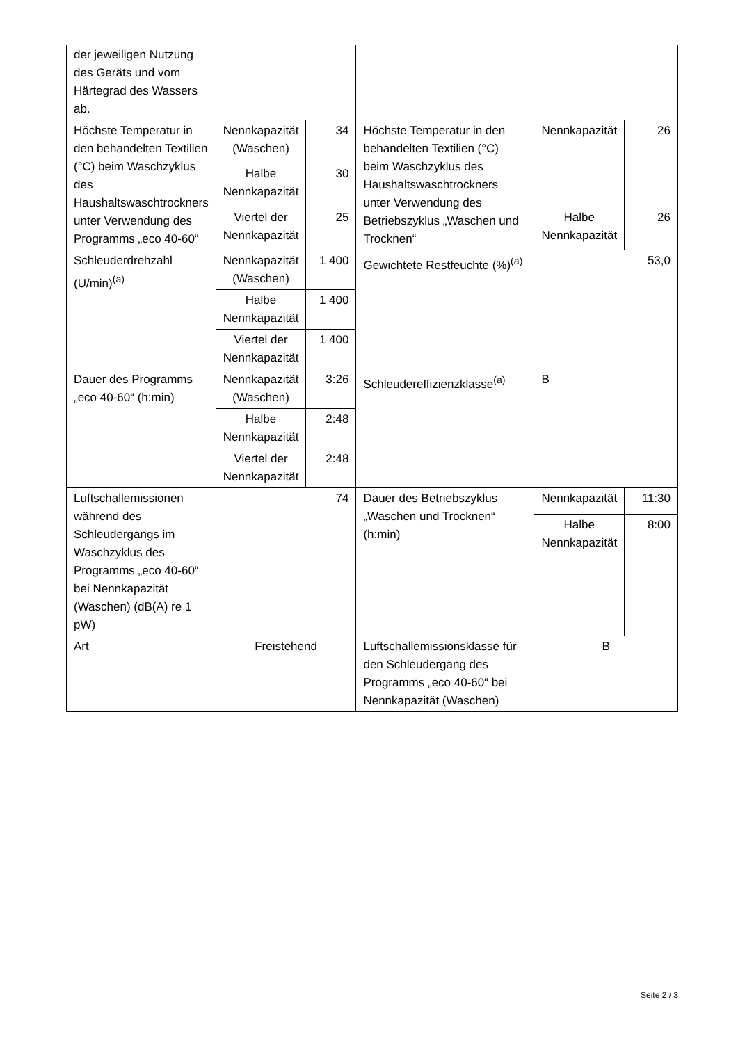| der jeweiligen Nutzung des Geräts und vom Härtegrad des Wassers ab. | | | | | |
| Höchste Temperatur in den behandelten Textilien (°C) beim Waschzyklus des Haushaltswaschtrockners unter Verwendung des Programms „eco 40-60“ | Nenn­kapazi­tät (Waschen) | 34 | Höchste Temperatur in den behandelten Textilien (°C) beim Waschzyklus des Haushaltswaschtrockners unter Verwendung des Betriebszyklus „Waschen und Trocknen“ | Nennkapazität | 26 |
| | Halbe Nennkapazität | 30 | | | |
| | Viertel der Nennkapazität | 25 | | Halbe Nennkapazität | 26 |
| Schleuderdrehzahl (U/min)<sup>(a)</sup> | Nennkapazität (Waschen) | 1 400 | Gewichtete Restfeuchte (%)<sup>(a)</sup> | 53,0 | |
| | Halbe Nennkapazität | 1 400 | | | |
| | Viertel der Nennkapazität | 1 400 | | | |
| Dauer des Programms „eco 40-60“ (h:min) | Nennkapazität (Waschen) | 3:26 | Schleudereffizienzklasse<sup>(a)</sup> | B | |
| | Halbe Nennkapazität | 2:48 | | | |
| | Viertel der Nennkapazität | 2:48 | | | |
| Luftschallemissionen während des Schleudergangs im Waschzyklus des Programms „eco 40-60“ bei Nennkapazität (Waschen) (dB(A) re 1 pW) | 74 | | Dauer des Betriebszyklus „Waschen und Trocknen“ (h:min) | Nennkapazität | 11:30 |
| | | | | Halbe Nennkapazität | 8:00 |
| Art | Freistehend | | Luftschallemissionsklasse für den Schleudergang des Programms „eco 40-60“ bei Nennkapazität (Waschen) | B | |
Seite 2 / 3